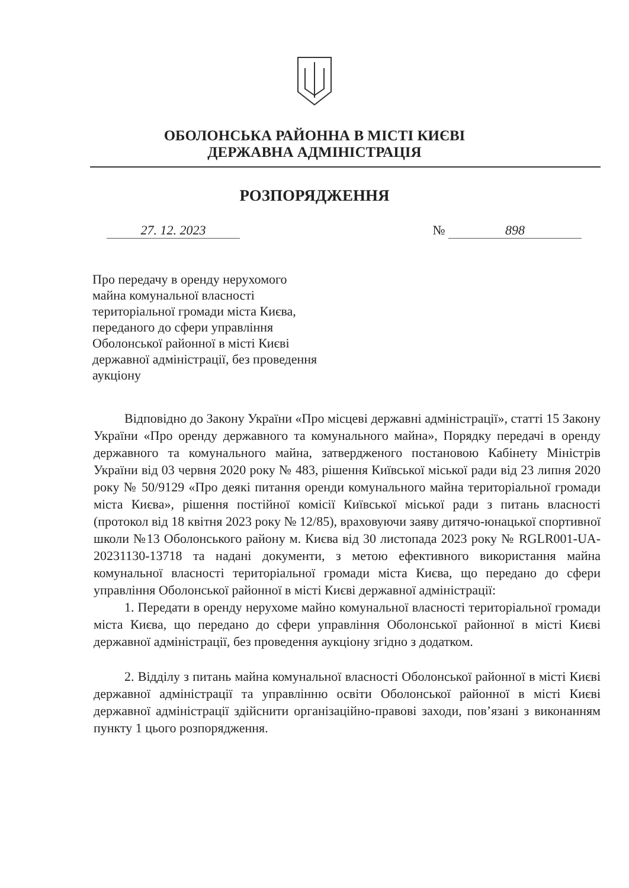ОБОЛОНСЬКА РАЙОННА В МІСТІ КИЄВІ
ДЕРЖАВНА АДМІНІСТРАЦІЯ
РОЗПОРЯДЖЕННЯ
27. 12. 2023 № 898
Про передачу в оренду нерухомого
майна комунальної власності
територіальної громади міста Києва,
переданого до сфери управління
Оболонської районної в місті Києві
державної адміністрації, без проведення
аукціону
Відповідно до Закону України «Про місцеві державні адміністрації», статті 15 Закону України «Про оренду державного та комунального майна», Порядку передачі в оренду державного та комунального майна, затвердженого постановою Кабінету Міністрів України від 03 червня 2020 року № 483, рішення Київської міської ради від 23 липня 2020 року № 50/9129 «Про деякі питання оренди комунального майна територіальної громади міста Києва», рішення постійної комісії Київської міської ради з питань власності (протокол від 18 квітня 2023 року № 12/85), враховуючи заяву дитячо-юнацької спортивної школи №13 Оболонського району м. Києва від 30 листопада 2023 року № RGLR001-UA-20231130-13718 та надані документи, з метою ефективного використання майна комунальної власності територіальної громади міста Києва, що передано до сфери управління Оболонської районної в місті Києві державної адміністрації:
1. Передати в оренду нерухоме майно комунальної власності територіальної громади міста Києва, що передано до сфери управління Оболонської районної в місті Києві державної адміністрації, без проведення аукціону згідно з додатком.
2. Відділу з питань майна комунальної власності Оболонської районної в місті Києві державної адміністрації та управлінню освіти Оболонської районної в місті Києві державної адміністрації здійснити організаційно-правові заходи, пов’язані з виконанням пункту 1 цього розпорядження.